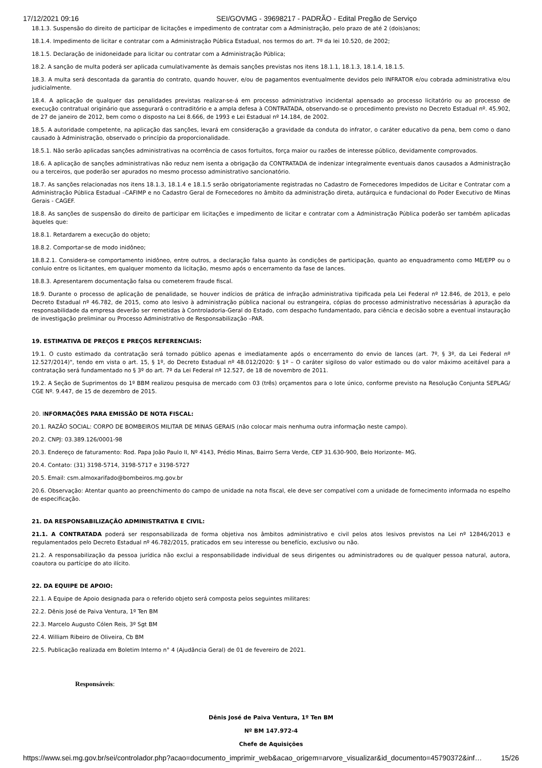17/12/2021 09:16 SEI/GOVMG - 39698217 - PADRÃO - Edital Pregão de Serviço
18.1.3. Suspensão do direito de participar de licitações e impedimento de contratar com a Administração, pelo prazo de até 2 (dois)anos;
18.1.4. Impedimento de licitar e contratar com a Administração Pública Estadual, nos termos do art. 7º da lei 10.520, de 2002;
18.1.5. Declaração de inidoneidade para licitar ou contratar com a Administração Pública;
18.2. A sanção de multa poderá ser aplicada cumulativamente às demais sanções previstas nos itens 18.1.1, 18.1.3, 18.1.4, 18.1.5.
18.3. A multa será descontada da garantia do contrato, quando houver, e/ou de pagamentos eventualmente devidos pelo INFRATOR e/ou cobrada administrativa e/ou judicialmente.
18.4. A aplicação de qualquer das penalidades previstas realizar-se-á em processo administrativo incidental apensado ao processo licitatório ou ao processo de execução contratual originário que assegurará o contraditório e a ampla defesa à CONTRATADA, observando-se o procedimento previsto no Decreto Estadual nº. 45.902, de 27 de janeiro de 2012, bem como o disposto na Lei 8.666, de 1993 e Lei Estadual nº 14.184, de 2002.
18.5. A autoridade competente, na aplicação das sanções, levará em consideração a gravidade da conduta do infrator, o caráter educativo da pena, bem como o dano causado à Administração, observado o princípio da proporcionalidade.
18.5.1. Não serão aplicadas sanções administrativas na ocorrência de casos fortuitos, força maior ou razões de interesse público, devidamente comprovados.
18.6. A aplicação de sanções administrativas não reduz nem isenta a obrigação da CONTRATADA de indenizar integralmente eventuais danos causados a Administração ou a terceiros, que poderão ser apurados no mesmo processo administrativo sancionatório.
18.7. As sanções relacionadas nos itens 18.1.3, 18.1.4 e 18.1.5 serão obrigatoriamente registradas no Cadastro de Fornecedores Impedidos de Licitar e Contratar com a Administração Pública Estadual –CAFIMP e no Cadastro Geral de Fornecedores no âmbito da administração direta, autárquica e fundacional do Poder Executivo de Minas Gerais - CAGEF.
18.8. As sanções de suspensão do direito de participar em licitações e impedimento de licitar e contratar com a Administração Pública poderão ser também aplicadas àqueles que:
18.8.1. Retardarem a execução do objeto;
18.8.2. Comportar-se de modo inidôneo;
18.8.2.1. Considera-se comportamento inidôneo, entre outros, a declaração falsa quanto às condições de participação, quanto ao enquadramento como ME/EPP ou o conluio entre os licitantes, em qualquer momento da licitação, mesmo após o encerramento da fase de lances.
18.8.3. Apresentarem documentação falsa ou cometerem fraude fiscal.
18.9. Durante o processo de aplicação de penalidade, se houver indícios de prática de infração administrativa tipificada pela Lei Federal nº 12.846, de 2013, e pelo Decreto Estadual nº 46.782, de 2015, como ato lesivo à administração pública nacional ou estrangeira, cópias do processo administrativo necessárias à apuração da responsabilidade da empresa deverão ser remetidas à Controladoria-Geral do Estado, com despacho fundamentado, para ciência e decisão sobre a eventual instauração de investigação preliminar ou Processo Administrativo de Responsabilização –PAR.
19. ESTIMATIVA DE PREÇOS E PREÇOS REFERENCIAIS:
19.1. O custo estimado da contratação será tornado público apenas e imediatamente após o encerramento do envio de lances (art. 7º, § 3º, da Lei Federal nº 12.527/2014)", tendo em vista o art. 15, § 1º, do Decreto Estadual nº 48.012/2020: § 1º – O caráter sigiloso do valor estimado ou do valor máximo aceitável para a contratação será fundamentado no § 3º do art. 7º da Lei Federal nº 12.527, de 18 de novembro de 2011.
19.2. A Seção de Suprimentos do 1º BBM realizou pesquisa de mercado com 03 (três) orçamentos para o lote único, conforme previsto na Resolução Conjunta SEPLAG/ CGE Nº. 9.447, de 15 de dezembro de 2015.
20. INFORMAÇÕES PARA EMISSÃO DE NOTA FISCAL:
20.1. RAZÃO SOCIAL: CORPO DE BOMBEIROS MILITAR DE MINAS GERAIS (não colocar mais nenhuma outra informação neste campo).
20.2. CNPJ: 03.389.126/0001-98
20.3. Endereço de faturamento: Rod. Papa João Paulo II, Nº 4143, Prédio Minas, Bairro Serra Verde, CEP 31.630-900, Belo Horizonte- MG.
20.4. Contato: (31) 3198-5714, 3198-5717 e 3198-5727
20.5. Email: csm.almoxarifado@bombeiros.mg.gov.br
20.6. Observação: Atentar quanto ao preenchimento do campo de unidade na nota fiscal, ele deve ser compatível com a unidade de fornecimento informada no espelho de especificação.
21. DA RESPONSABILIZAÇÃO ADMINISTRATIVA E CIVIL:
21.1. A CONTRATADA poderá ser responsabilizada de forma objetiva nos âmbitos administrativo e civil pelos atos lesivos previstos na Lei nº 12846/2013 e regulamentados pelo Decreto Estadual nº 46.782/2015, praticados em seu interesse ou benefício, exclusivo ou não.
21.2. A responsabilização da pessoa jurídica não exclui a responsabilidade individual de seus dirigentes ou administradores ou de qualquer pessoa natural, autora, coautora ou partícipe do ato ilícito.
22. DA EQUIPE DE APOIO:
22.1. A Equipe de Apoio designada para o referido objeto será composta pelos seguintes militares:
22.2. Dênis José de Paiva Ventura, 1º Ten BM
22.3. Marcelo Augusto Cólen Reis, 3º Sgt BM
22.4. William Ribeiro de Oliveira, Cb BM
22.5. Publicação realizada em Boletim Interno n° 4 (Ajudância Geral) de 01 de fevereiro de 2021.
Responsáveis:
Dênis José de Paiva Ventura, 1º Ten BM
Nº BM 147.972-4
Chefe de Aquisições
https://www.sei.mg.gov.br/sei/controlador.php?acao=documento_imprimir_web&acao_origem=arvore_visualizar&id_documento=45790372&inf… 15/26